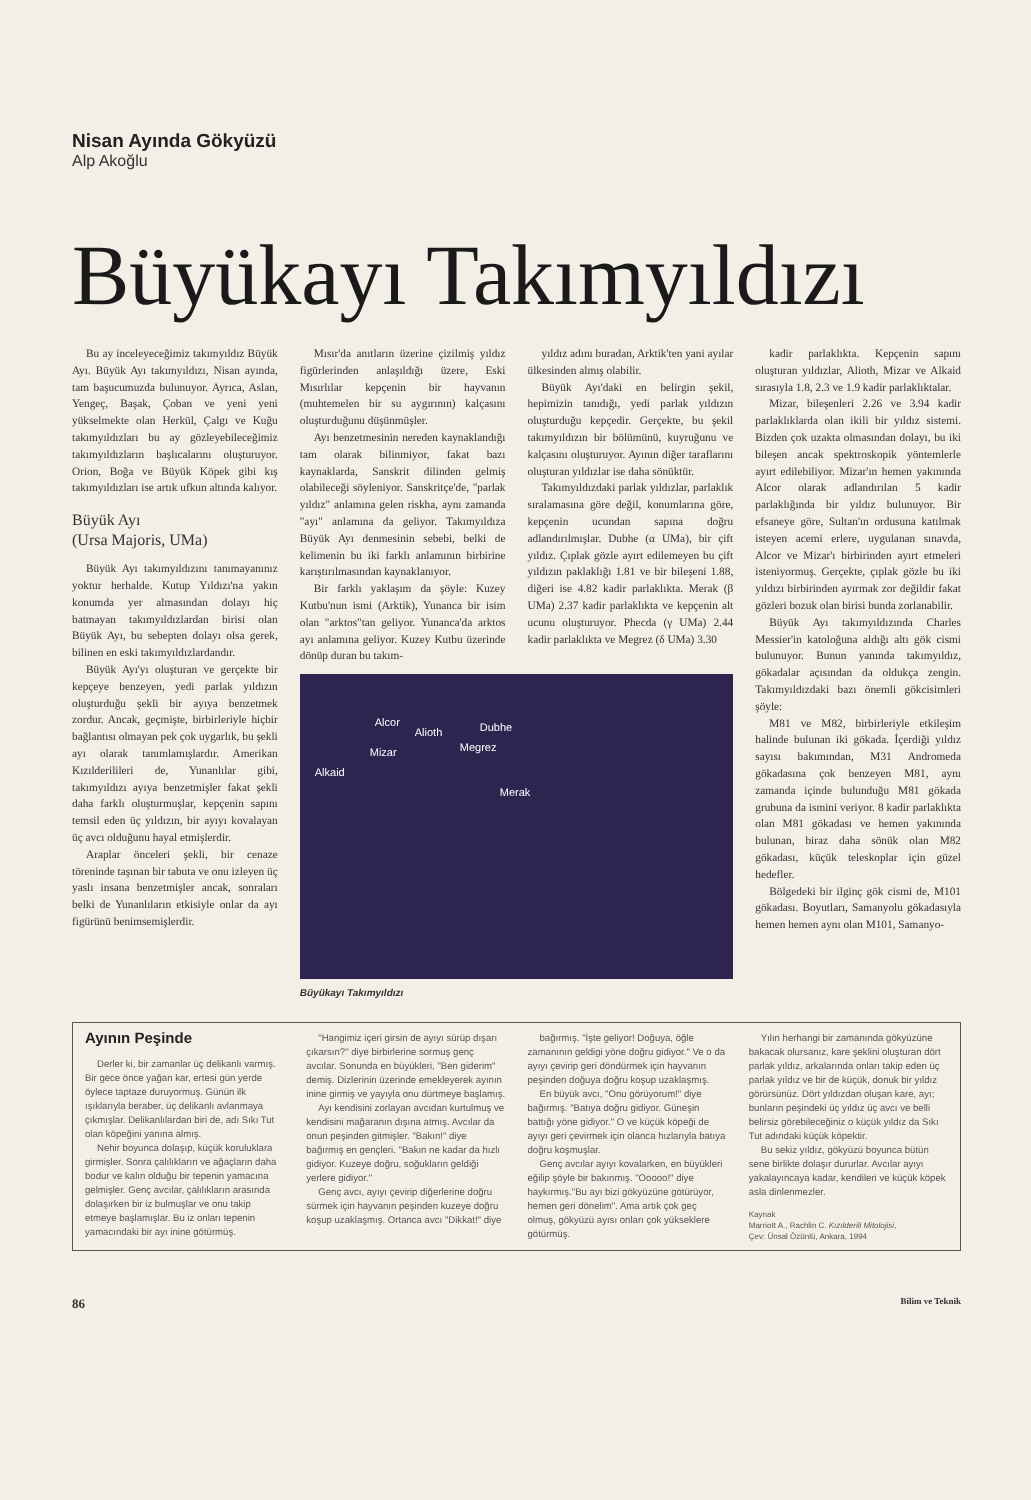Nisan Ayında Gökyüzü
Alp Akoğlu
Büyükayı Takımyıldızı
Bu ay inceleyeceğimiz takımyıldız Büyük Ayı. Büyük Ayı takımyıldızı, Nisan ayında, tam başucumuzda bulunuyor. Ayrıca, Aslan, Yengeç, Başak, Çoban ve yeni yeni yükselmekte olan Herkül, Çalgı ve Kuğu takımyıldızları bu ay gözleyebileceğimiz takımyıldızların başlıcalarını oluşturuyor. Orion, Boğa ve Büyük Köpek gibi kış takımyıldızları ise artık ufkun altında kalıyor.
Büyük Ayı
(Ursa Majoris, UMa)
Büyük Ayı takımyıldızını tanımayanınız yoktur herhalde. Kutup Yıldızı'na yakın konumda yer almasından dolayı hiç batmayan takımyıldızlardan birisi olan Büyük Ayı, bu sebepten dolayı olsa gerek, bilinen en eski takımyıldızlardandır.
Büyük Ayı'yı oluşturan ve gerçekte bir kepçeye benzeyen, yedi parlak yıldızın oluşturduğu şekli bir ayıya benzetmek zordur. Ancak, geçmişte, birbirleriyle hiçbir bağlantısı olmayan pek çok uygarlık, bu şekli ayı olarak tanımlamışlardır. Amerikan Kızılderilileri de, Yunanlılar gibi, takımyıldızı ayıya benzetmişler fakat şekli daha farklı oluşturmuşlar, kepçenin sapını temsil eden üç yıldızın, bir ayıyı kovalayan üç avcı olduğunu hayal etmişlerdir.
Araplar önceleri şekli, bir cenaze töreninde taşınan bir tabuta ve onu izleyen üç yaslı insana benzetmişler ancak, sonraları belki de Yunanlıların etkisiyle onlar da ayı figürünü benimsemişlerdir.
Mısır'da anıtların üzerine çizilmiş yıldız figürlerinden anlaşıldığı üzere, Eski Mısırlılar kepçenin bir hayvanın (muhtemelen bir su aygırının) kalçasını oluşturduğunu düşünmüşler.
Ayı benzetmesinin nereden kaynaklandığı tam olarak bilinmiyor, fakat bazı kaynaklarda, Sanskrit dilinden gelmiş olabileceği söyleniyor. Sanskritçe'de, "parlak yıldız" anlamına gelen riskha, aynı zamanda "ayı" anlamına da geliyor. Takımyıldıza Büyük Ayı denmesinin sebebi, belki de kelimenin bu iki farklı anlamının birbirine karıştırılmasından kaynaklanıyor.
Bir farklı yaklaşım da şöyle: Kuzey Kutbu'nun ismi (Arktik), Yunanca bir isim olan "arktos"tan geliyor. Yunanca'da arktos ayı anlamına geliyor. Kuzey Kutbu üzerinde dönüp duran bu takım-
yıldız adını buradan, Arktik'ten yani ayılar ülkesinden almış olabilir.
Büyük Ayı'daki en belirgin şekil, hepimizin tanıdığı, yedi parlak yıldızın oluşturduğu kepçedir. Gerçekte, bu şekil takımyıldızın bir bölümünü, kuyruğunu ve kalçasını oluşturuyor. Ayının diğer taraflarını oluşturan yıldızlar ise daha sönüktür.
Takımyıldızdaki parlak yıldızlar, parlaklık sıralamasına göre değil, konumlarına göre, kepçenin ucundan sapına doğru adlandırılmışlar. Dubhe (α UMa), bir çift yıldız. Çıplak gözle ayırt edilemeyen bu çift yıldızın paklaklığı 1.81 ve bir bileşeni 1.88, diğeri ise 4.82 kadir parlaklıkta. Merak (β UMa) 2.37 kadir parlaklıkta ve kepçenin alt ucunu oluşturuyor. Phecda (γ UMa) 2.44 kadir parlaklıkta ve Megrez (δ UMa) 3.30
Alcor
Alioth Dubhe
Mizar Megrez
Alkaid
Merak
Büyükayı Takımyıldızı
kadir parlaklıkta. Kepçenin sapını oluşturan yıldızlar, Alioth, Mizar ve Alkaid sırasıyla 1.8, 2.3 ve 1.9 kadir parlaklıktalar.
Mizar, bileşenleri 2.26 ve 3.94 kadir parlaklıklarda olan ikili bir yıldız sistemi. Bizden çok uzakta olmasından dolayı, bu iki bileşen ancak spektroskopik yöntemlerle ayırt edilebiliyor. Mizar'ın hemen yakınında Alcor olarak adlandırılan 5 kadir parlaklığında bir yıldız bulunuyor. Bir efsaneye göre, Sultan'ın ordusuna katılmak isteyen acemi erlere, uygulanan sınavda, Alcor ve Mizar'ı birbirinden ayırt etmeleri isteniyormuş. Gerçekte, çıplak gözle bu iki yıldızı birbirinden ayırmak zor değildir fakat gözleri bozuk olan birisi bunda zorlanabilir.
Büyük Ayı takımyıldızında Charles Messier'in katoloğuna aldığı altı gök cismi bulunuyor. Bunun yanında takımyıldız, gökadalar açısından da oldukça zengin. Takımyıldızdaki bazı önemli gökcisimleri şöyle:
M81 ve M82, birbirleriyle etkileşim halinde bulunan iki gökada. İçerdiği yıldız sayısı bakımından, M31 Andromeda gökadasına çok benzeyen M81, aynı zamanda içinde bulunduğu M81 gökada grubuna da ismini veriyor. 8 kadir parlaklıkta olan M81 gökadası ve hemen yakınında bulunan, biraz daha sönük olan M82 gökadası, küçük teleskoplar için güzel hedefler.
Bölgedeki bir ilginç gök cismi de, M101 gökadası. Boyutları, Samanyolu gökadasıyla hemen hemen aynı olan M101, Samanyo-
Ayının Peşinde
Derler ki, bir zamanlar üç delikanlı varmış. Bir gece önce yağan kar, ertesi gün yerde öylece taptaze duruyormuş. Günün ilk ışıklarıyla beraber, üç delikanlı avlanmaya çıkmışlar. Delikanlılardan biri de, adı Sıkı Tut olan köpeğini yanına almış.
Nehir boyunca dolaşıp, küçük koruluklara girmişler. Sonra çalılıkların ve ağaçların daha bodur ve kalın olduğu bir tepenin yamacına gelmişler. Genç avcılar, çalılıkların arasında dolaşırken bir iz bulmuşlar ve onu takip etmeye başlamışlar. Bu iz onları tepenin yamacındaki bir ayı inine götürmüş.
"Hangimiz içeri girsin de ayıyı sürüp dışarı çıkarsın?" diye birbirlerine sormuş genç avcılar. Sonunda en büyükleri, "Ben giderim" demiş. Dizlerinin üzerinde emekleyerek ayının inine girmiş ve yayıyla onu dürtmeye başlamış.
Ayı kendisini zorlayan avcıdan kurtulmuş ve kendisini mağaranın dışına atmış. Avcılar da onun peşinden gitmişler. "Bakın!" diye bağırmış en gençleri. "Bakın ne kadar da hızlı gidiyor. Kuzeye doğru, soğukların geldiği yerlere gidiyor."
Genç avcı, ayıyı çevirip diğerlerine doğru sürmek için hayvanın peşinden kuzeye doğru koşup uzaklaşmış. Ortanca avcı "Dikkat!" diye
bağırmış. "İşte geliyor! Doğuya, öğle zamanının geldigi yöne doğru gidiyor." Ve o da ayıyı çevirip geri döndürmek için hayvanın peşinden doğuya doğru koşup uzaklaşmış.
En büyük avcı, "Onu görüyorum!" diye bağırmış. "Batıya doğru gidiyor. Güneşin battığı yöne gidiyor." O ve küçük köpeği de ayıyı geri çevirmek için olanca hızlarıyla batıya doğru koşmuşlar.
Genç avcılar ayıyı kovalarken, en büyükleri eğilip şöyle bir bakınmış. "Ooooo!" diye haykırmış."Bu ayı bizi gökyüzüne götürüyor, hemen geri dönelim". Ama artık çok geç olmuş, gökyüzü ayısı onları çok yükseklere götürmüş.
Yılın herhangi bir zamanında gökyüzüne bakacak olursanız, kare şeklini oluşturan dört parlak yıldız, arkalarında onları takip eden üç parlak yıldız ve bir de küçük, donuk bir yıldız görürsünüz. Dört yıldızdan oluşan kare, ayı; bunların peşindeki üç yıldız üç avcı ve belli belirsiz görebileceğiniz o küçük yıldız da Sıkı Tut adındaki küçük köpektir.
Bu sekiz yıldız, gökyüzü boyunca bütün sene birlikte dolaşır dururlar. Avcılar ayıyı yakalayıncaya kadar, kendileri ve küçük köpek asla dinlenmezler.
Kaynak
Marriott A., Rachlin C. Kızılderili Mitolojisi,
Çev: Ünsal Özünlü, Ankara, 1994
86 Bilim ve Teknik